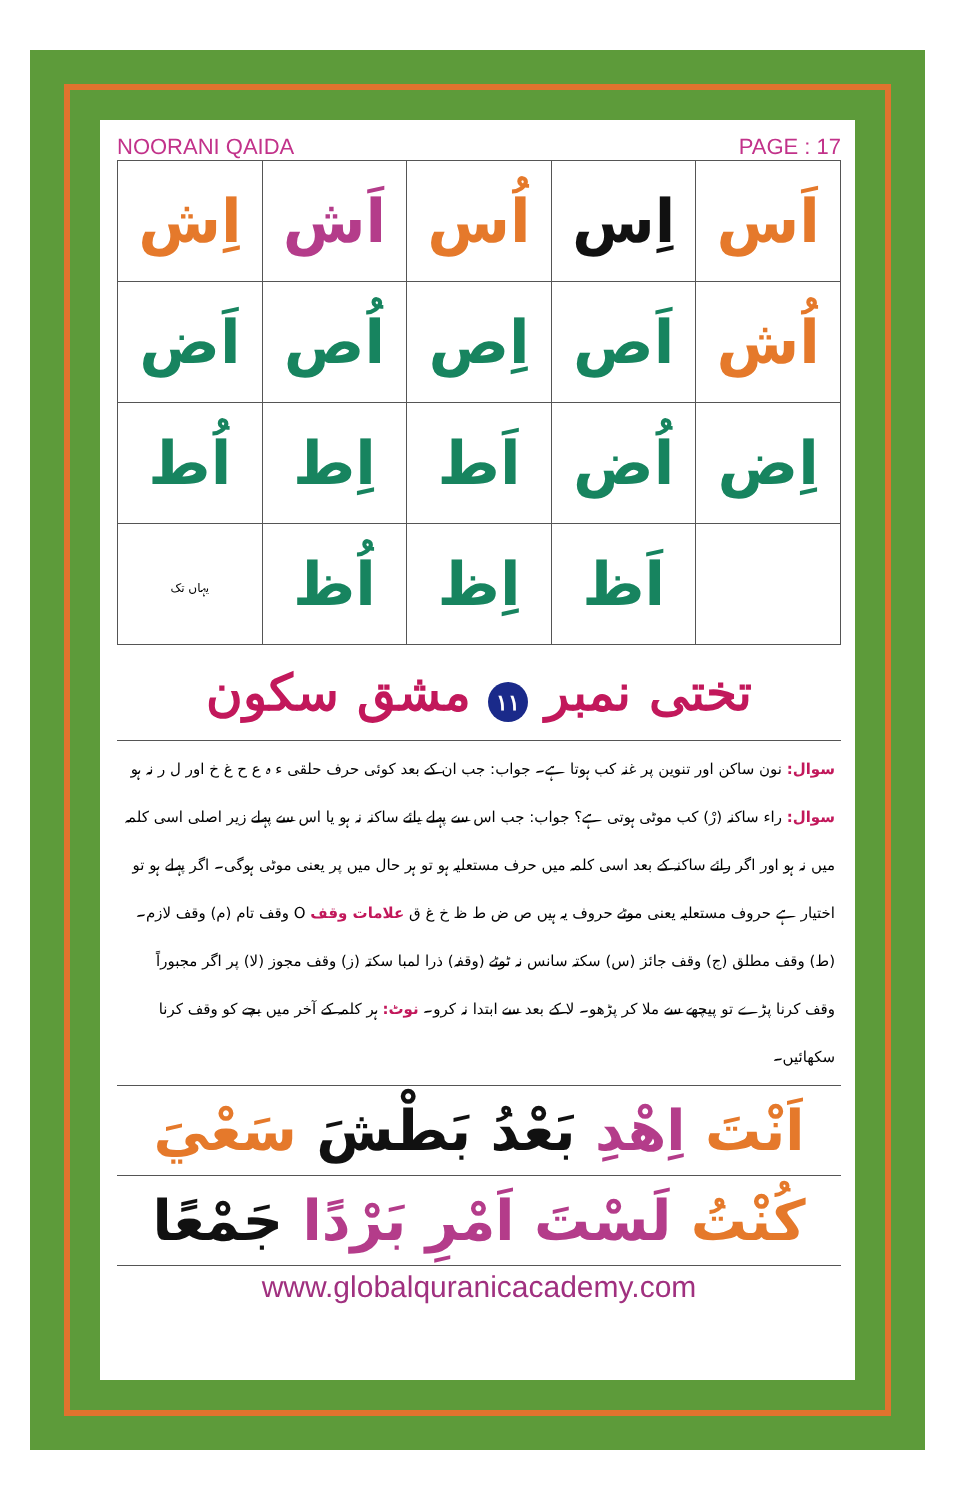NOORANI QAIDA PAGE : 17
| اَس | اِس | اُس | اَش | اِش |
| اُش | اَص | اِص | اُص | اَض |
| اِض | اُض | اَط | اِط | اُط |
| | اَظ | اِظ | اُظ | یہاں تک |
تختی نمبر ١١ مشق سکون
سوال: نون ساکن اور تنوین پر غنہ کب ہوتا ہے۔ جواب: جب ان کے بعد کوئی حرف حلقی ء ہ ع ح غ خ اور ل ر نہ ہو سوال: راء ساکنہ (رْ) کب موٹی ہوتی ہے؟ جواب: جب اس سے پہلے یائے ساکنہ نہ ہو یا اس سے پہلے زیر اصلی اسی کلمہ میں نہ ہو اور اگر رائے ساکنہ کے بعد اسی کلمہ میں حرف مستعلیہ ہو تو ہر حال میں پر یعنی موٹی ہوگی۔ اگر پہلے ہو تو اختیار ہے حروف مستعلیہ یعنی موٹے حروف یہ ہیں ص ض ط ظ خ غ ق علامات وقف O وقف تام (م) وقف لازم۔ (ط) وقف مطلق (ج) وقف جائز (س) سکتہ سانس نہ ٹوٹے (وقفہ) ذرا لمبا سکتہ (ز) وقف مجوز (لا) پر اگر مجبوراً وقف کرنا پڑے تو پیچھے سے ملا کر پڑھو۔ لا کے بعد سے ابتدا نہ کرو۔ نوٹ: ہر کلمہ کے آخر میں بچے کو وقف کرنا سکھائیں۔
اَنْتَ اِهْدِ بَعْدُ بَطْشَ سَعْيَ
كُنْتُ لَسْتَ اَمْرِ بَرْدًا جَمْعًا
www.globalquranicacademy.com